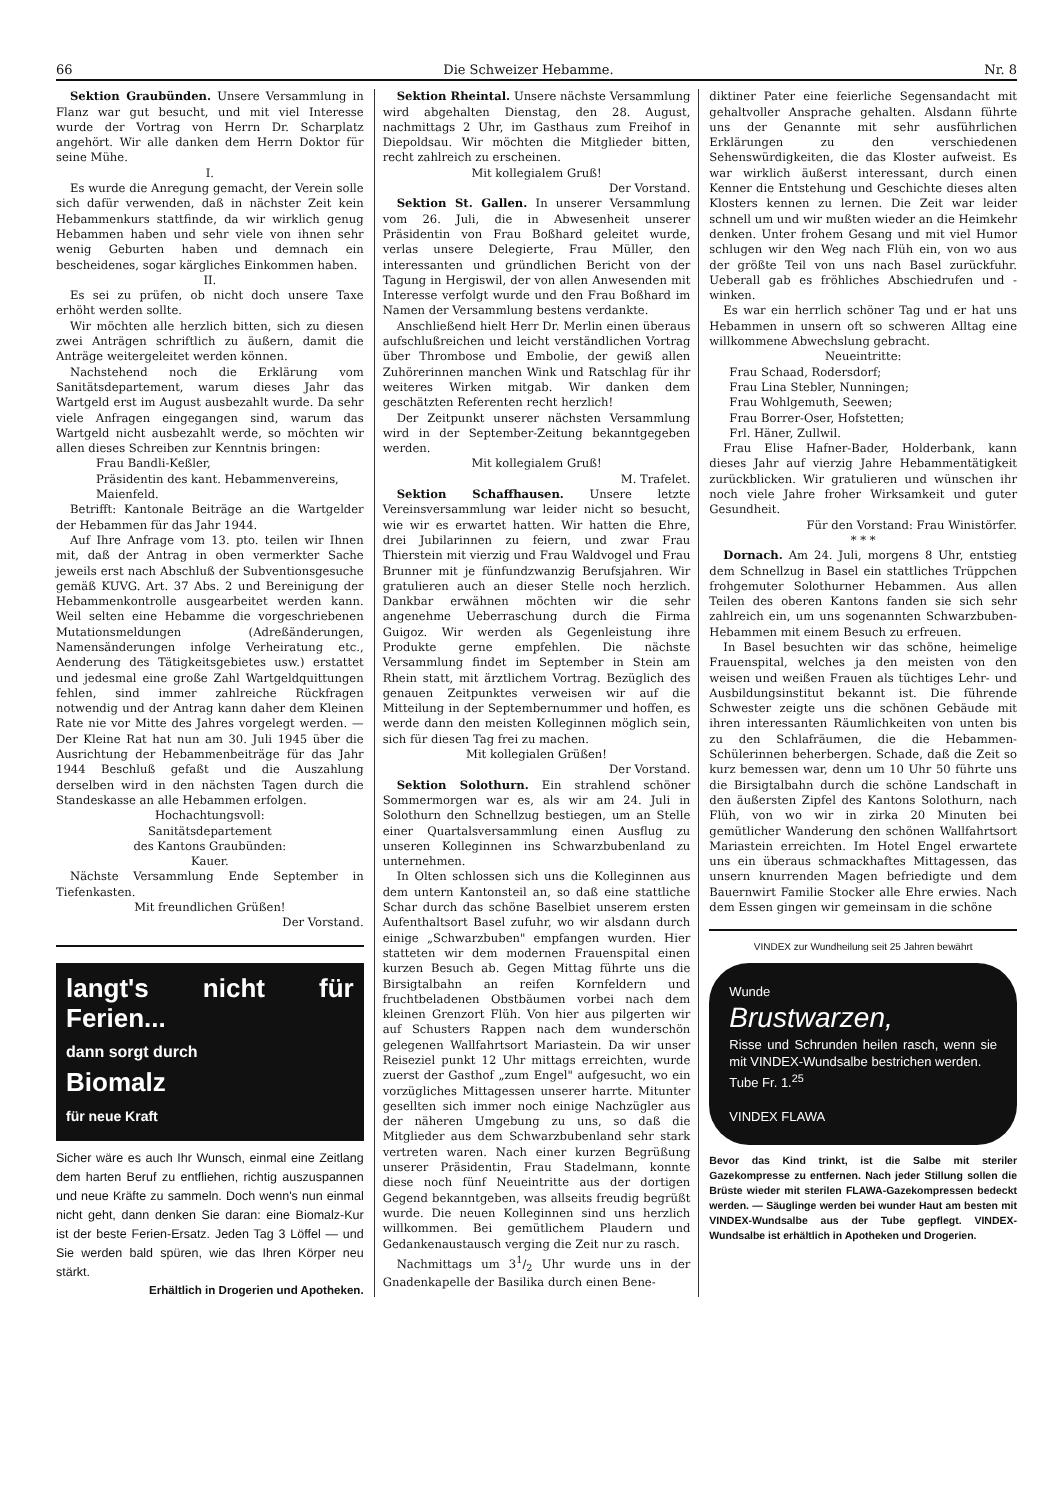66 Die Schweizer Hebamme. Nr. 8
Sektion Graubünden. Unsere Versammlung in Flanz war gut besucht, und mit viel Interesse wurde der Vortrag von Herrn Dr. Scharplatz angehört. Wir alle danken dem Herrn Doktor für seine Mühe.
I.
Es wurde die Anregung gemacht, der Verein solle sich dafür verwenden, daß in nächster Zeit kein Hebammenkurs stattfinde, da wir wirklich genug Hebammen haben und sehr viele von ihnen sehr wenig Geburten haben und demnach ein bescheidenes, sogar kärgliches Einkommen haben.
II.
Es sei zu prüfen, ob nicht doch unsere Taxe erhöht werden sollte.
Wir möchten alle herzlich bitten, sich zu diesen zwei Anträgen schriftlich zu äußern, damit die Anträge weitergeleitet werden können.
Nachstehend noch die Erklärung vom Sanitätsdepartement, warum dieses Jahr das Wartgeld erst im August ausbezahlt wurde. Da sehr viele Anfragen eingegangen sind, warum das Wartgeld nicht ausbezahlt werde, so möchten wir allen dieses Schreiben zur Kenntnis bringen:
Frau Bandli-Keßler,
Präsidentin des kant. Hebammenvereins,
Maienfeld.
Betrifft: Kantonale Beiträge an die Wartgelder der Hebammen für das Jahr 1944.
Auf Ihre Anfrage vom 13. pto. teilen wir Ihnen mit, daß der Antrag in oben vermerkter Sache jeweils erst nach Abschluß der Subventionsgesuche gemäß KUVG. Art. 37 Abs. 2 und Bereinigung der Hebammenkontrolle ausgearbeitet werden kann. Weil selten eine Hebamme die vorgeschriebenen Mutationsmeldungen (Adreßänderungen, Namensänderungen infolge Verheiratung etc., Aenderung des Tätigkeitsgebietes usw.) erstattet und jedesmal eine große Zahl Wartgeldquittungen fehlen, sind immer zahlreiche Rückfragen notwendig und der Antrag kann daher dem Kleinen Rate nie vor Mitte des Jahres vorgelegt werden. — Der Kleine Rat hat nun am 30. Juli 1945 über die Ausrichtung der Hebammenbeiträge für das Jahr 1944 Beschluß gefaßt und die Auszahlung derselben wird in den nächsten Tagen durch die Standeskasse an alle Hebammen erfolgen.
Hochachtungsvoll:
Sanitätsdepartement
des Kantons Graubünden:
Kauer.
Nächste Versammlung Ende September in Tiefenkasten.
Mit freundlichen Grüßen!
Der Vorstand.
langt's nicht für Ferien...
dann sorgt durch
Biomalz
für neue Kraft
Sicher wäre es auch Ihr Wunsch, einmal eine Zeitlang dem harten Beruf zu entfliehen, richtig auszuspannen und neue Kräfte zu sammeln. Doch wenn's nun einmal nicht geht, dann denken Sie daran: eine Biomalz-Kur ist der beste Ferien-Ersatz. Jeden Tag 3 Löffel — und Sie werden bald spüren, wie das Ihren Körper neu stärkt.
Erhältlich in Drogerien und Apotheken.
Sektion Rheintal. Unsere nächste Versammlung wird abgehalten Dienstag, den 28. August, nachmittags 2 Uhr, im Gasthaus zum Freihof in Diepoldsau. Wir möchten die Mitglieder bitten, recht zahlreich zu erscheinen.
Mit kollegialem Gruß!
Der Vorstand.
Sektion St. Gallen. In unserer Versammlung vom 26. Juli, die in Abwesenheit unserer Präsidentin von Frau Boßhard geleitet wurde, verlas unsere Delegierte, Frau Müller, den interessanten und gründlichen Bericht von der Tagung in Hergiswil, der von allen Anwesenden mit Interesse verfolgt wurde und den Frau Boßhard im Namen der Versammlung bestens verdankte.
Anschließend hielt Herr Dr. Merlin einen überaus aufschlußreichen und leicht verständlichen Vortrag über Thrombose und Embolie, der gewiß allen Zuhörerinnen manchen Wink und Ratschlag für ihr weiteres Wirken mitgab. Wir danken dem geschätzten Referenten recht herzlich!
Der Zeitpunkt unserer nächsten Versammlung wird in der September-Zeitung bekanntgegeben werden.
Mit kollegialem Gruß!
M. Trafelet.
Sektion Schaffhausen. Unsere letzte Vereinsversammlung war leider nicht so besucht, wie wir es erwartet hatten. Wir hatten die Ehre, drei Jubilarinnen zu feiern, und zwar Frau Thierstein mit vierzig und Frau Waldvogel und Frau Brunner mit je fünfundzwanzig Berufsjahren. Wir gratulieren auch an dieser Stelle noch herzlich. Dankbar erwähnen möchten wir die sehr angenehme Ueberraschung durch die Firma Guigoz. Wir werden als Gegenleistung ihre Produkte gerne empfehlen. Die nächste Versammlung findet im September in Stein am Rhein statt, mit ärztlichem Vortrag. Bezüglich des genauen Zeitpunktes verweisen wir auf die Mitteilung in der Septembernummer und hoffen, es werde dann den meisten Kolleginnen möglich sein, sich für diesen Tag frei zu machen.
Mit kollegialen Grüßen!
Der Vorstand.
Sektion Solothurn. Ein strahlend schöner Sommermorgen war es, als wir am 24. Juli in Solothurn den Schnellzug bestiegen, um an Stelle einer Quartalsversammlung einen Ausflug zu unseren Kolleginnen ins Schwarzbubenland zu unternehmen.
In Olten schlossen sich uns die Kolleginnen aus dem untern Kantonsteil an, so daß eine stattliche Schar durch das schöne Baselbiet unserem ersten Aufenthaltsort Basel zufuhr, wo wir alsdann durch einige „Schwarzbuben" empfangen wurden. Hier statteten wir dem modernen Frauenspital einen kurzen Besuch ab. Gegen Mittag führte uns die Birsigtalbahn an reifen Kornfeldern und fruchtbeladenen Obstbäumen vorbei nach dem kleinen Grenzort Flüh. Von hier aus pilgerten wir auf Schusters Rappen nach dem wunderschön gelegenen Wallfahrtsort Mariastein. Da wir unser Reiseziel punkt 12 Uhr mittags erreichten, wurde zuerst der Gasthof „zum Engel" aufgesucht, wo ein vorzügliches Mittagessen unserer harrte. Mitunter gesellten sich immer noch einige Nachzügler aus der näheren Umgebung zu uns, so daß die Mitglieder aus dem Schwarzbubenland sehr stark vertreten waren. Nach einer kurzen Begrüßung unserer Präsidentin, Frau Stadelmann, konnte diese noch fünf Neueintritte aus der dortigen Gegend bekanntgeben, was allseits freudig begrüßt wurde. Die neuen Kolleginnen sind uns herzlich willkommen. Bei gemütlichem Plaudern und Gedankenaustausch verging die Zeit nur zu rasch.
Nachmittags um 31/2 Uhr wurde uns in der Gnadenkapelle der Basilika durch einen Bene-
diktiner Pater eine feierliche Segensandacht mit gehaltvoller Ansprache gehalten. Alsdann führte uns der Genannte mit sehr ausführlichen Erklärungen zu den verschiedenen Sehenswürdigkeiten, die das Kloster aufweist. Es war wirklich äußerst interessant, durch einen Kenner die Entstehung und Geschichte dieses alten Klosters kennen zu lernen. Die Zeit war leider schnell um und wir mußten wieder an die Heimkehr denken. Unter frohem Gesang und mit viel Humor schlugen wir den Weg nach Flüh ein, von wo aus der größte Teil von uns nach Basel zurückfuhr. Ueberall gab es fröhliches Abschiedrufen und -winken.
Es war ein herrlich schöner Tag und er hat uns Hebammen in unsern oft so schweren Alltag eine willkommene Abwechslung gebracht.
Neueintritte:
Frau Schaad, Rodersdorf;
Frau Lina Stebler, Nunningen;
Frau Wohlgemuth, Seewen;
Frau Borrer-Oser, Hofstetten;
Frl. Häner, Zullwil.
Frau Elise Hafner-Bader, Holderbank, kann dieses Jahr auf vierzig Jahre Hebammentätigkeit zurückblicken. Wir gratulieren und wünschen ihr noch viele Jahre froher Wirksamkeit und guter Gesundheit.
Für den Vorstand: Frau Winistörfer.
* * *
Dornach. Am 24. Juli, morgens 8 Uhr, entstieg dem Schnellzug in Basel ein stattliches Trüppchen frohgemuter Solothurner Hebammen. Aus allen Teilen des oberen Kantons fanden sie sich sehr zahlreich ein, um uns sogenannten Schwarzbuben-Hebammen mit einem Besuch zu erfreuen.
In Basel besuchten wir das schöne, heimelige Frauenspital, welches ja den meisten von den weisen und weißen Frauen als tüchtiges Lehr- und Ausbildungsinstitut bekannt ist. Die führende Schwester zeigte uns die schönen Gebäude mit ihren interessanten Räumlichkeiten von unten bis zu den Schlafräumen, die die Hebammen-Schülerinnen beherbergen. Schade, daß die Zeit so kurz bemessen war, denn um 10 Uhr 50 führte uns die Birsigtalbahn durch die schöne Landschaft in den äußersten Zipfel des Kantons Solothurn, nach Flüh, von wo wir in zirka 20 Minuten bei gemütlicher Wanderung den schönen Wallfahrtsort Mariastein erreichten. Im Hotel Engel erwartete uns ein überaus schmackhaftes Mittagessen, das unsern knurrenden Magen befriedigte und dem Bauernwirt Familie Stocker alle Ehre erwies. Nach dem Essen gingen wir gemeinsam in die schöne
VINDEX zur Wundheilung seit 25 Jahren bewährt
Wunde
Brustwarzen,
Risse und Schrunden heilen rasch, wenn sie mit VINDEX-Wundsalbe bestrichen werden.
Tube Fr. 1.<sup>25</sup>
VINDEX FLAWA
Bevor das Kind trinkt, ist die Salbe mit steriler Gazekompresse zu entfernen. Nach jeder Stillung sollen die Brüste wieder mit sterilen FLAWA-Gazekompressen bedeckt werden. — Säuglinge werden bei wunder Haut am besten mit VINDEX-Wundsalbe aus der Tube gepflegt. VINDEX-Wundsalbe ist erhältlich in Apotheken und Drogerien.